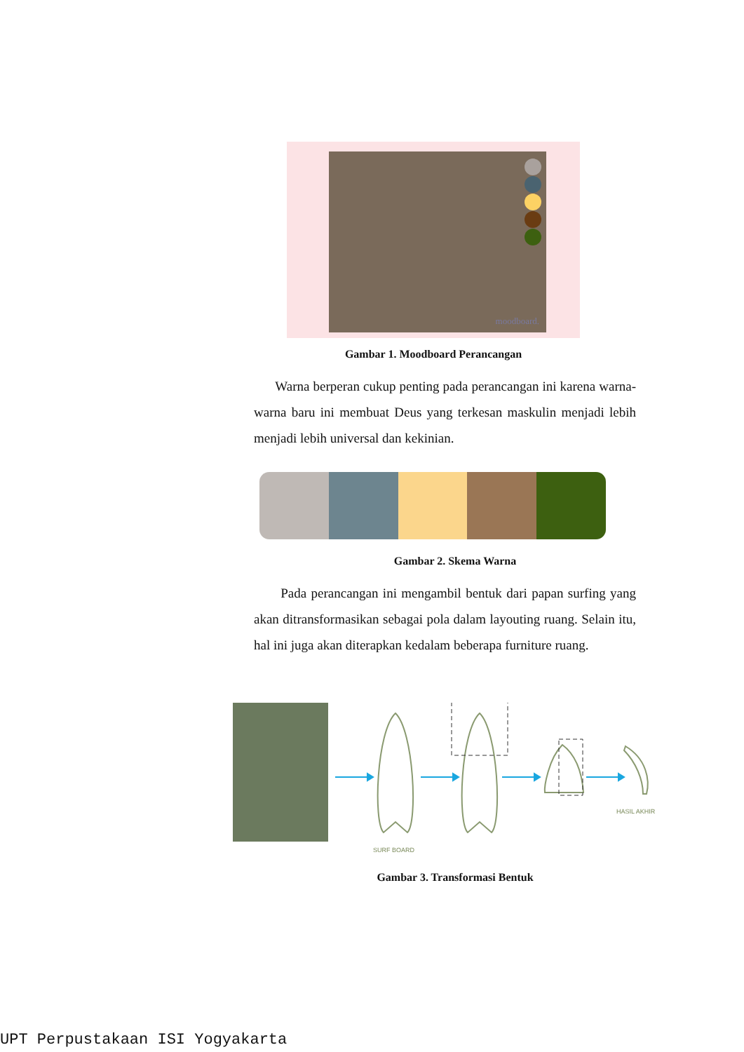moodboard.
Gambar 1. Moodboard Perancangan
Warna berperan cukup penting pada perancangan ini karena warna- warna baru ini membuat Deus yang terkesan maskulin menjadi lebih menjadi lebih universal dan kekinian.
Gambar 2. Skema Warna
Pada perancangan ini mengambil bentuk dari papan surfing yang akan ditransformasikan sebagai pola dalam layouting ruang. Selain itu, hal ini juga akan diterapkan kedalam beberapa furniture ruang.
SURF BOARD
HASIL AKHIR
Gambar 3. Transformasi Bentuk
UPT Perpustakaan ISI Yogyakarta